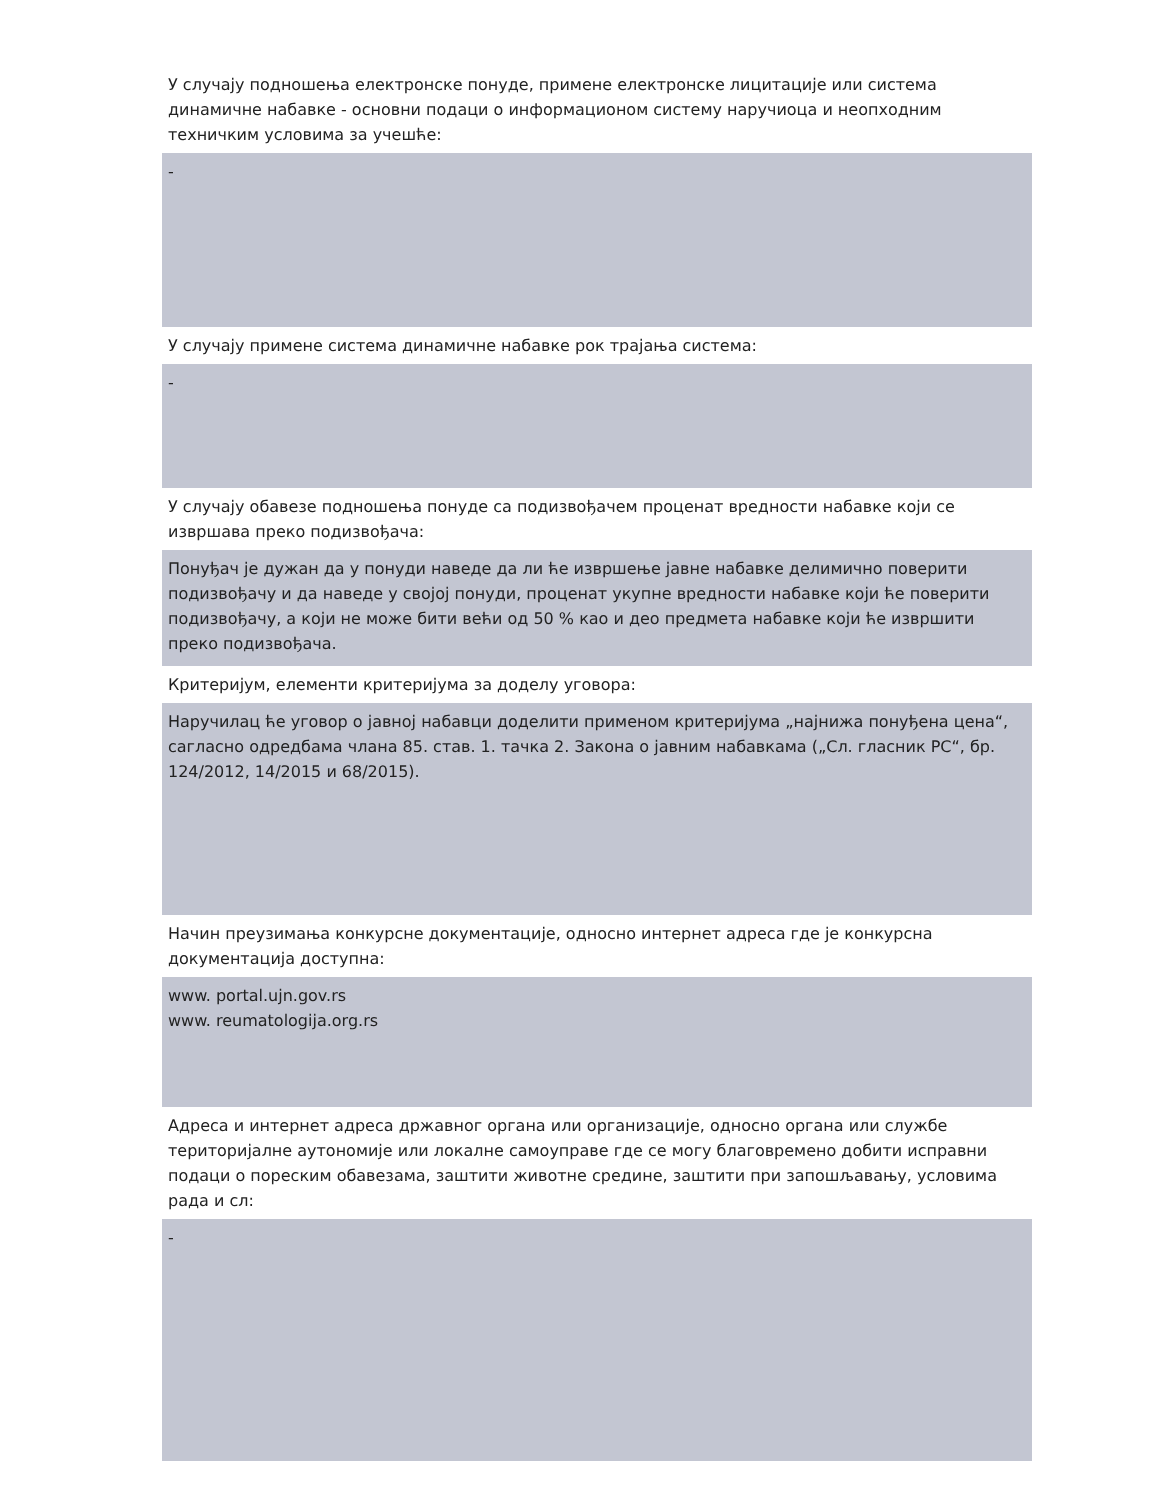У случају подношења електронске понуде, примене електронске лицитације или система динамичне набавке - основни подаци о информационом систему наручиоца и неопходним техничким условима за учешће:
-
У случају примене система динамичне набавке рок трајања система:
-
У случају обавезе подношења понуде са подизвођачем проценат вредности набавке који се извршава преко подизвођача:
Понуђач је дужан да у понуди наведе да ли ће извршење јавне набавке делимично поверити подизвођачу и да наведе у својој понуди, проценат укупне вредности набавке који ће поверити подизвођачу, а који не може бити већи од 50 % као и део предмета набавке који ће извршити преко подизвођача.
Критеријум, елементи критеријума за доделу уговора:
Наручилац ће уговор о јавној набавци доделити применом критеријума „најнижа понуђена цена“, сагласно одредбама члана 85. став. 1. тачка 2. Закона о јавним набавкама („Сл. гласник РС“, бр. 124/2012, 14/2015 и 68/2015).
Начин преузимања конкурсне документације, односно интернет адреса где је конкурсна документација доступна:
www. portal.ujn.gov.rs
www. reumatologija.org.rs
Адреса и интернет адреса државног органа или организације, односно органа или службе територијалне аутономије или локалне самоуправе где се могу благовремено добити исправни подаци о пореским обавезама, заштити животне средине, заштити при запошљавању, условима рада и сл:
-